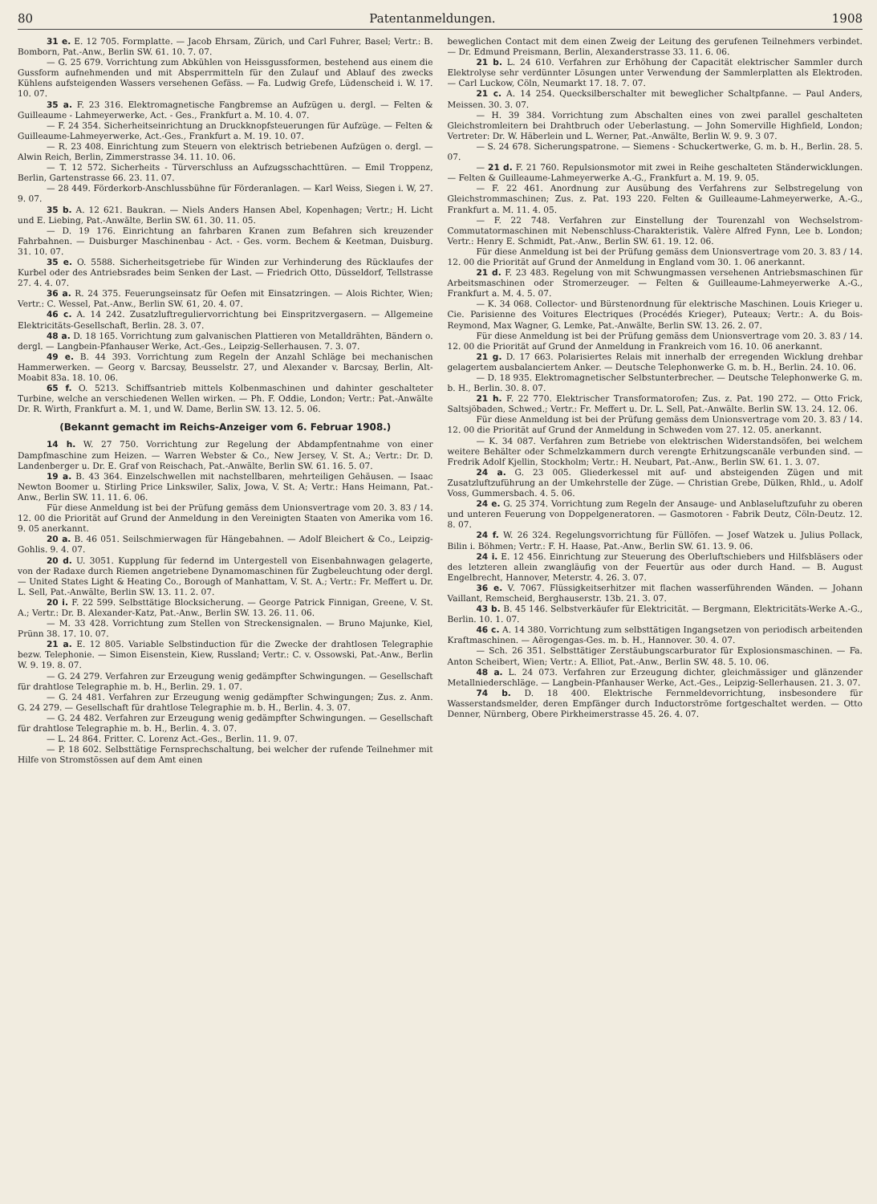80 Patentanmeldungen. 1908
31 e. E. 12 705. Formplatte. — Jacob Ehrsam, Zürich, und Carl Fuhrer, Basel; Vertr.: B. Bomborn, Pat.-Anw., Berlin SW. 61. 10. 7. 07.
— G. 25 679. Vorrichtung zum Abkühlen von Heissgussformen, bestehend aus einem die Gussform aufnehmenden und mit Absperrmitteln für den Zulauf und Ablauf des zwecks Kühlens aufsteigenden Wassers versehenen Gefäss. — Fa. Ludwig Grefe, Lüdenscheid i. W. 17. 10. 07.
35 a. F. 23 316. Elektromagnetische Fangbremse an Aufzügen u. dergl. — Felten & Guilleaume - Lahmeyerwerke, Act. - Ges., Frankfurt a. M. 10. 4. 07.
— F. 24 354. Sicherheitseinrichtung an Druckknopfsteuerungen für Aufzüge. — Felten & Guilleaume-Lahmeyerwerke, Act.-Ges., Frankfurt a. M. 19. 10. 07.
— R. 23 408. Einrichtung zum Steuern von elektrisch betriebenen Aufzügen o. dergl. — Alwin Reich, Berlin, Zimmerstrasse 34. 11. 10. 06.
— T. 12 572. Sicherheits - Türverschluss an Aufzugsschachttüren. — Emil Troppenz, Berlin, Gartenstrasse 66. 23. 11. 07.
— 28 449. Förderkorb-Anschlussbühne für Förderanlagen. — Karl Weiss, Siegen i. W, 27. 9. 07.
35 b. A. 12 621. Baukran. — Niels Anders Hansen Abel, Kopenhagen; Vertr.; H. Licht und E. Liebing, Pat.-Anwälte, Berlin SW. 61. 30. 11. 05.
— D. 19 176. Einrichtung an fahrbaren Kranen zum Befahren sich kreuzender Fahrbahnen. — Duisburger Maschinenbau - Act. - Ges. vorm. Bechem & Keetman, Duisburg. 31. 10. 07.
35 e. O. 5588. Sicherheitsgetriebe für Winden zur Verhinderung des Rücklaufes der Kurbel oder des Antriebsrades beim Senken der Last. — Friedrich Otto, Düsseldorf, Tellstrasse 27. 4. 4. 07.
36 a. R. 24 375. Feuerungseinsatz für Oefen mit Einsatzringen. — Alois Richter, Wien; Vertr.: C. Wessel, Pat.-Anw., Berlin SW. 61, 20. 4. 07.
46 c. A. 14 242. Zusatzluftreguliervorrichtung bei Einspritzvergasern. — Allgemeine Elektricitäts-Gesellschaft, Berlin. 28. 3. 07.
48 a. D. 18 165. Vorrichtung zum galvanischen Plattieren von Metalldrähten, Bändern o. dergl. — Langbein-Pfanhauser Werke, Act.-Ges., Leipzig-Sellerhausen. 7. 3. 07.
49 e. B. 44 393. Vorrichtung zum Regeln der Anzahl Schläge bei mechanischen Hammerwerken. — Georg v. Barcsay, Beusselstr. 27, und Alexander v. Barcsay, Berlin, Alt-Moabit 83a. 18. 10. 06.
65 f. O. 5213. Schiffsantrieb mittels Kolbenmaschinen und dahinter geschalteter Turbine, welche an verschiedenen Wellen wirken. — Ph. F. Oddie, London; Vertr.: Pat.-Anwälte Dr. R. Wirth, Frankfurt a. M. 1, und W. Dame, Berlin SW. 13. 12. 5. 06.
(Bekannt gemacht im Reichs-Anzeiger vom 6. Februar 1908.)
14 h. W. 27 750. Vorrichtung zur Regelung der Abdampfentnahme von einer Dampfmaschine zum Heizen. — Warren Webster & Co., New Jersey, V. St. A.; Vertr.: Dr. D. Landenberger u. Dr. E. Graf von Reischach, Pat.-Anwälte, Berlin SW. 61. 16. 5. 07.
19 a. B. 43 364. Einzelschwellen mit nachstellbaren, mehrteiligen Gehäusen. — Isaac Newton Boomer u. Stirling Price Linkswiler, Salix, Jowa, V. St. A; Vertr.: Hans Heimann, Pat.-Anw., Berlin SW. 11. 11. 6. 06.
Für diese Anmeldung ist bei der Prüfung gemäss dem Unionsvertrage vom 20. 3. 83 / 14. 12. 00 die Priorität auf Grund der Anmeldung in den Vereinigten Staaten von Amerika vom 16. 9. 05 anerkannt.
20 a. B. 46 051. Seilschmierwagen für Hängebahnen. — Adolf Bleichert & Co., Leipzig-Gohlis. 9. 4. 07.
20 d. U. 3051. Kupplung für federnd im Untergestell von Eisenbahnwagen gelagerte, von der Radaxe durch Riemen angetriebene Dynamomaschinen für Zugbeleuchtung oder dergl. — United States Light & Heating Co., Borough of Manhattam, V. St. A.; Vertr.: Fr. Meffert u. Dr. L. Sell, Pat.-Anwälte, Berlin SW. 13. 11. 2. 07.
20 i. F. 22 599. Selbsttätige Blocksicherung. — George Patrick Finnigan, Greene, V. St. A.; Vertr.: Dr. B. Alexander-Katz, Pat.-Anw., Berlin SW. 13. 26. 11. 06.
— M. 33 428. Vorrichtung zum Stellen von Streckensignalen. — Bruno Majunke, Kiel, Prünn 38. 17. 10. 07.
21 a. E. 12 805. Variable Selbstinduction für die Zwecke der drahtlosen Telegraphie bezw. Telephonie. — Simon Eisenstein, Kiew, Russland; Vertr.: C. v. Ossowski, Pat.-Anw., Berlin W. 9. 19. 8. 07.
— G. 24 279. Verfahren zur Erzeugung wenig gedämpfter Schwingungen. — Gesellschaft für drahtlose Telegraphie m. b. H., Berlin. 29. 1. 07.
— G. 24 481. Verfahren zur Erzeugung wenig gedämpfter Schwingungen; Zus. z. Anm. G. 24 279. — Gesellschaft für drahtlose Telegraphie m. b. H., Berlin. 4. 3. 07.
— G. 24 482. Verfahren zur Erzeugung wenig gedämpfter Schwingungen. — Gesellschaft für drahtlose Telegraphie m. b. H., Berlin. 4. 3. 07.
— L. 24 864. Fritter. C. Lorenz Act.-Ges., Berlin. 11. 9. 07.
— P. 18 602. Selbsttätige Fernsprechschaltung, bei welcher der rufende Teilnehmer mit Hilfe von Stromstössen auf dem Amt einen
beweglichen Contact mit dem einen Zweig der Leitung des gerufenen Teilnehmers verbindet. — Dr. Edmund Preismann, Berlin, Alexanderstrasse 33. 11. 6. 06.
21 b. L. 24 610. Verfahren zur Erhöhung der Capacität elektrischer Sammler durch Elektrolyse sehr verdünnter Lösungen unter Verwendung der Sammlerplatten als Elektroden. — Carl Luckow, Cöln, Neumarkt 17. 18. 7. 07.
21 c. A. 14 254. Quecksilberschalter mit beweglicher Schaltpfanne. — Paul Anders, Meissen. 30. 3. 07.
— H. 39 384. Vorrichtung zum Abschalten eines von zwei parallel geschalteten Gleichstromleitern bei Drahtbruch oder Ueberlastung. — John Somerville Highfield, London; Vertreter: Dr. W. Häberlein und L. Werner, Pat.-Anwälte, Berlin W. 9. 9. 3 07.
— S. 24 678. Sicherungspatrone. — Siemens - Schuckertwerke, G. m. b. H., Berlin. 28. 5. 07.
— 21 d. F. 21 760. Repulsionsmotor mit zwei in Reihe geschalteten Ständerwicklungen. — Felten & Guilleaume-Lahmeyerwerke A.-G., Frankfurt a. M. 19. 9. 05.
— F. 22 461. Anordnung zur Ausübung des Verfahrens zur Selbstregelung von Gleichstrommaschinen; Zus. z. Pat. 193 220. Felten & Guilleaume-Lahmeyerwerke, A.-G., Frankfurt a. M. 11. 4. 05.
— F. 22 748. Verfahren zur Einstellung der Tourenzahl von Wechselstrom-Commutatormaschinen mit Nebenschluss-Charakteristik. Valère Alfred Fynn, Lee b. London; Vertr.: Henry E. Schmidt, Pat.-Anw., Berlin SW. 61. 19. 12. 06.
Für diese Anmeldung ist bei der Prüfung gemäss dem Unionsvertrage vom 20. 3. 83 / 14. 12. 00 die Priorität auf Grund der Anmeldung in England vom 30. 1. 06 anerkannt.
21 d. F. 23 483. Regelung von mit Schwungmassen versehenen Antriebsmaschinen für Arbeitsmaschinen oder Stromerzeuger. — Felten & Guilleaume-Lahmeyerwerke A.-G., Frankfurt a. M. 4. 5. 07.
— K. 34 068. Collector- und Bürstenordnung für elektrische Maschinen. Louis Krieger u. Cie. Parisienne des Voitures Electriques (Procédés Krieger), Puteaux; Vertr.: A. du Bois-Reymond, Max Wagner, G. Lemke, Pat.-Anwälte, Berlin SW. 13. 26. 2. 07.
Für diese Anmeldung ist bei der Prüfung gemäss dem Unionsvertrage vom 20. 3. 83 / 14. 12. 00 die Priorität auf Grund der Anmeldung in Frankreich vom 16. 10. 06 anerkannt.
21 g. D. 17 663. Polarisiertes Relais mit innerhalb der erregenden Wicklung drehbar gelagertem ausbalanciertem Anker. — Deutsche Telephonwerke G. m. b. H., Berlin. 24. 10. 06.
— D. 18 935. Elektromagnetischer Selbstunterbrecher. — Deutsche Telephonwerke G. m. b. H., Berlin. 30. 8. 07.
21 h. F. 22 770. Elektrischer Transformatorofen; Zus. z. Pat. 190 272. — Otto Frick, Saltsjöbaden, Schwed.; Vertr.: Fr. Meffert u. Dr. L. Sell, Pat.-Anwälte. Berlin SW. 13. 24. 12. 06.
Für diese Anmeldung ist bei der Prüfung gemäss dem Unionsvertrage vom 20. 3. 83 / 14. 12. 00 die Priorität auf Grund der Anmeldung in Schweden vom 27. 12. 05. anerkannt.
— K. 34 087. Verfahren zum Betriebe von elektrischen Widerstandsöfen, bei welchem weitere Behälter oder Schmelzkammern durch verengte Erhitzungscanäle verbunden sind. — Fredrik Adolf Kjellin, Stockholm; Vertr.: H. Neubart, Pat.-Anw., Berlin SW. 61. 1. 3. 07.
24 a. G. 23 005. Gliederkessel mit auf- und absteigenden Zügen und mit Zusatzluftzuführung an der Umkehrstelle der Züge. — Christian Grebe, Dülken, Rhld., u. Adolf Voss, Gummersbach. 4. 5. 06.
24 e. G. 25 374. Vorrichtung zum Regeln der Ansauge- und Anblaseluftzufuhr zu oberen und unteren Feuerung von Doppelgeneratoren. — Gasmotoren - Fabrik Deutz, Cöln-Deutz. 12. 8. 07.
24 f. W. 26 324. Regelungsvorrichtung für Füllöfen. — Josef Watzek u. Julius Pollack, Bilin i. Böhmen; Vertr.: F. H. Haase, Pat.-Anw., Berlin SW. 61. 13. 9. 06.
24 i. E. 12 456. Einrichtung zur Steuerung des Oberluftschiebers und Hilfsbläsers oder des letzteren allein zwangläufig von der Feuertür aus oder durch Hand. — B. August Engelbrecht, Hannover, Meterstr. 4. 26. 3. 07.
36 e. V. 7067. Flüssigkeitserhitzer mit flachen wasserführenden Wänden. — Johann Vaillant, Remscheid, Berghauserstr. 13b. 21. 3. 07.
43 b. B. 45 146. Selbstverkäufer für Elektricität. — Bergmann, Elektricitäts-Werke A.-G., Berlin. 10. 1. 07.
46 c. A. 14 380. Vorrichtung zum selbsttätigen Ingangsetzen von periodisch arbeitenden Kraftmaschinen. — Aërogengas-Ges. m. b. H., Hannover. 30. 4. 07.
— Sch. 26 351. Selbsttätiger Zerstäubungscarburator für Explosionsmaschinen. — Fa. Anton Scheibert, Wien; Vertr.: A. Elliot, Pat.-Anw., Berlin SW. 48. 5. 10. 06.
48 a. L. 24 073. Verfahren zur Erzeugung dichter, gleichmässiger und glänzender Metallniederschläge. — Langbein-Pfanhauser Werke, Act.-Ges., Leipzig-Sellerhausen. 21. 3. 07.
74 b. D. 18 400. Elektrische Fernmeldevorrichtung, insbesondere für Wasserstandsmelder, deren Empfänger durch Inductorströme fortgeschaltet werden. — Otto Denner, Nürnberg, Obere Pirkheimerstrasse 45. 26. 4. 07.